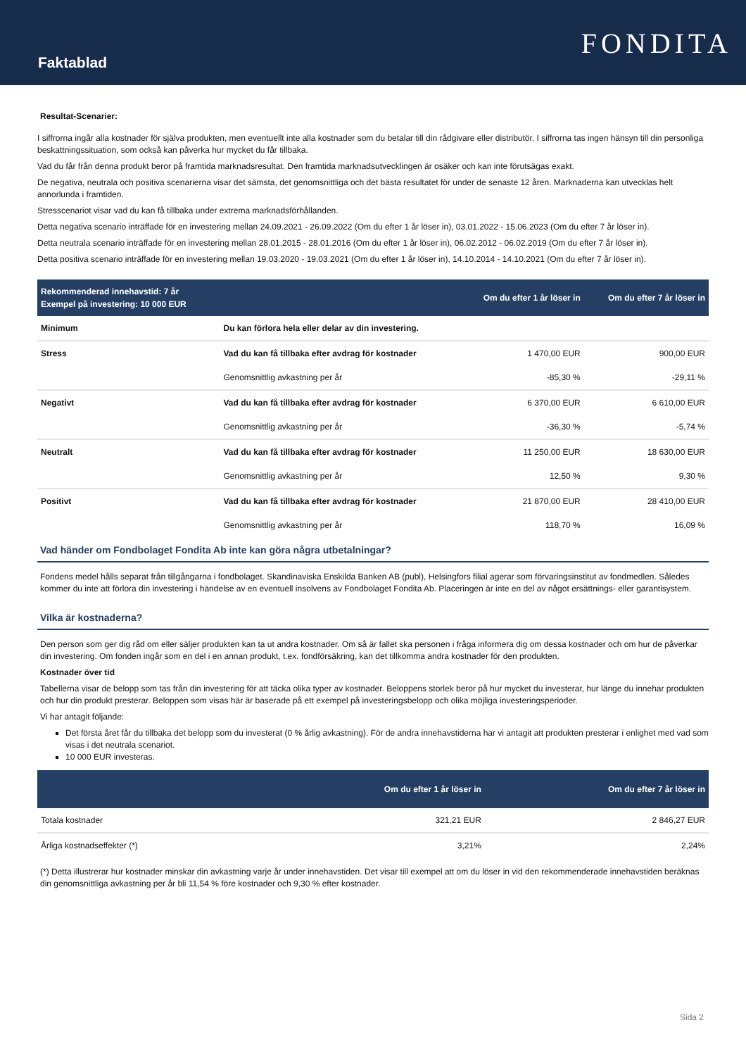Faktablad
FONDITA
Resultat-Scenarier:
I siffrorna ingår alla kostnader för själva produkten, men eventuellt inte alla kostnader som du betalar till din rådgivare eller distributör. I siffrorna tas ingen hänsyn till din personliga beskattningssituation, som också kan påverka hur mycket du får tillbaka.
Vad du får från denna produkt beror på framtida marknadsresultat. Den framtida marknadsutvecklingen är osäker och kan inte förutsägas exakt.
De negativa, neutrala och positiva scenarierna visar det sämsta, det genomsnittliga och det bästa resultatet för under de senaste 12 åren. Marknaderna kan utvecklas helt annorlunda i framtiden.
Stresscenariot visar vad du kan få tillbaka under extrema marknadsförhållanden.
Detta negativa scenario inträffade för en investering mellan 24.09.2021 - 26.09.2022 (Om du efter 1 år löser in), 03.01.2022 - 15.06.2023 (Om du efter 7 år löser in).
Detta neutrala scenario inträffade för en investering mellan 28.01.2015 - 28.01.2016 (Om du efter 1 år löser in), 06.02.2012 - 06.02.2019 (Om du efter 7 år löser in).
Detta positiva scenario inträffade för en investering mellan 19.03.2020 - 19.03.2021 (Om du efter 1 år löser in), 14.10.2014 - 14.10.2021 (Om du efter 7 år löser in).
| Rekommenderad innehavstid: 7 år Exempel på investering: 10 000 EUR | | Om du efter 1 år löser in | Om du efter 7 år löser in |
| --- | --- | --- | --- |
| Minimum | Du kan förlora hela eller delar av din investering. | | |
| Stress | Vad du kan få tillbaka efter avdrag för kostnader | 1 470,00 EUR | 900,00 EUR |
| | Genomsnittlig avkastning per år | -85,30 % | -29,11 % |
| Negativt | Vad du kan få tillbaka efter avdrag för kostnader | 6 370,00 EUR | 6 610,00 EUR |
| | Genomsnittlig avkastning per år | -36,30 % | -5,74 % |
| Neutralt | Vad du kan få tillbaka efter avdrag för kostnader | 11 250,00 EUR | 18 630,00 EUR |
| | Genomsnittlig avkastning per år | 12,50 % | 9,30 % |
| Positivt | Vad du kan få tillbaka efter avdrag för kostnader | 21 870,00 EUR | 28 410,00 EUR |
| | Genomsnittlig avkastning per år | 118,70 % | 16,09 % |
Vad händer om Fondbolaget Fondita Ab inte kan göra några utbetalningar?
Fondens medel hålls separat från tillgångarna i fondbolaget. Skandinaviska Enskilda Banken AB (publ), Helsingfors filial agerar som förvaringsinstitut av fondmedlen. Således kommer du inte att förlora din investering i händelse av en eventuell insolvens av Fondbolaget Fondita Ab. Placeringen är inte en del av något ersättnings- eller garantisystem.
Vilka är kostnaderna?
Den person som ger dig råd om eller säljer produkten kan ta ut andra kostnader. Om så är fallet ska personen i fråga informera dig om dessa kostnader och om hur de påverkar din investering. Om fonden ingår som en del i en annan produkt, t.ex. fondförsäkring, kan det tillkomma andra kostnader för den produkten.
Kostnader över tid
Tabellerna visar de belopp som tas från din investering för att täcka olika typer av kostnader. Beloppens storlek beror på hur mycket du investerar, hur länge du innehar produkten och hur din produkt presterar. Beloppen som visas här är baserade på ett exempel på investeringsbelopp och olika möjliga investeringsperioder.
Vi har antagit följande:
Det första året får du tillbaka det belopp som du investerat (0 % årlig avkastning). För de andra innehavstiderna har vi antagit att produkten presterar i enlighet med vad som visas i det neutrala scenariot.
10 000 EUR investeras.
| | Om du efter 1 år löser in | Om du efter 7 år löser in |
| --- | --- | --- |
| Totala kostnader | 321,21 EUR | 2 846,27 EUR |
| Årliga kostnadseffekter (*) | 3,21% | 2,24% |
(*) Detta illustrerar hur kostnader minskar din avkastning varje år under innehavstiden. Det visar till exempel att om du löser in vid den rekommenderade innehavstiden beräknas din genomsnittliga avkastning per år bli 11,54 % före kostnader och 9,30 % efter kostnader.
Sida 2